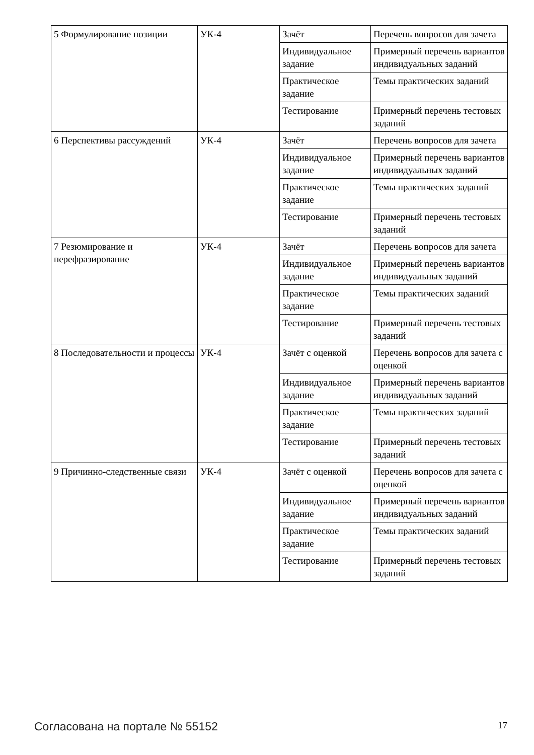| 5 Формулирование позиции | УК-4 | Зачёт | Перечень вопросов для зачета |
| | | Индивидуальное задание | Примерный перечень вариантов индивидуальных заданий |
| | | Практическое задание | Темы практических заданий |
| | | Тестирование | Примерный перечень тестовых заданий |
| 6 Перспективы рассуждений | УК-4 | Зачёт | Перечень вопросов для зачета |
| | | Индивидуальное задание | Примерный перечень вариантов индивидуальных заданий |
| | | Практическое задание | Темы практических заданий |
| | | Тестирование | Примерный перечень тестовых заданий |
| 7 Резюмирование и перефразирование | УК-4 | Зачёт | Перечень вопросов для зачета |
| | | Индивидуальное задание | Примерный перечень вариантов индивидуальных заданий |
| | | Практическое задание | Темы практических заданий |
| | | Тестирование | Примерный перечень тестовых заданий |
| 8 Последовательности и процессы | УК-4 | Зачёт с оценкой | Перечень вопросов для зачета с оценкой |
| | | Индивидуальное задание | Примерный перечень вариантов индивидуальных заданий |
| | | Практическое задание | Темы практических заданий |
| | | Тестирование | Примерный перечень тестовых заданий |
| 9 Причинно-следственные связи | УК-4 | Зачёт с оценкой | Перечень вопросов для зачета с оценкой |
| | | Индивидуальное задание | Примерный перечень вариантов индивидуальных заданий |
| | | Практическое задание | Темы практических заданий |
| | | Тестирование | Примерный перечень тестовых заданий |
Согласована на портале № 55152 17